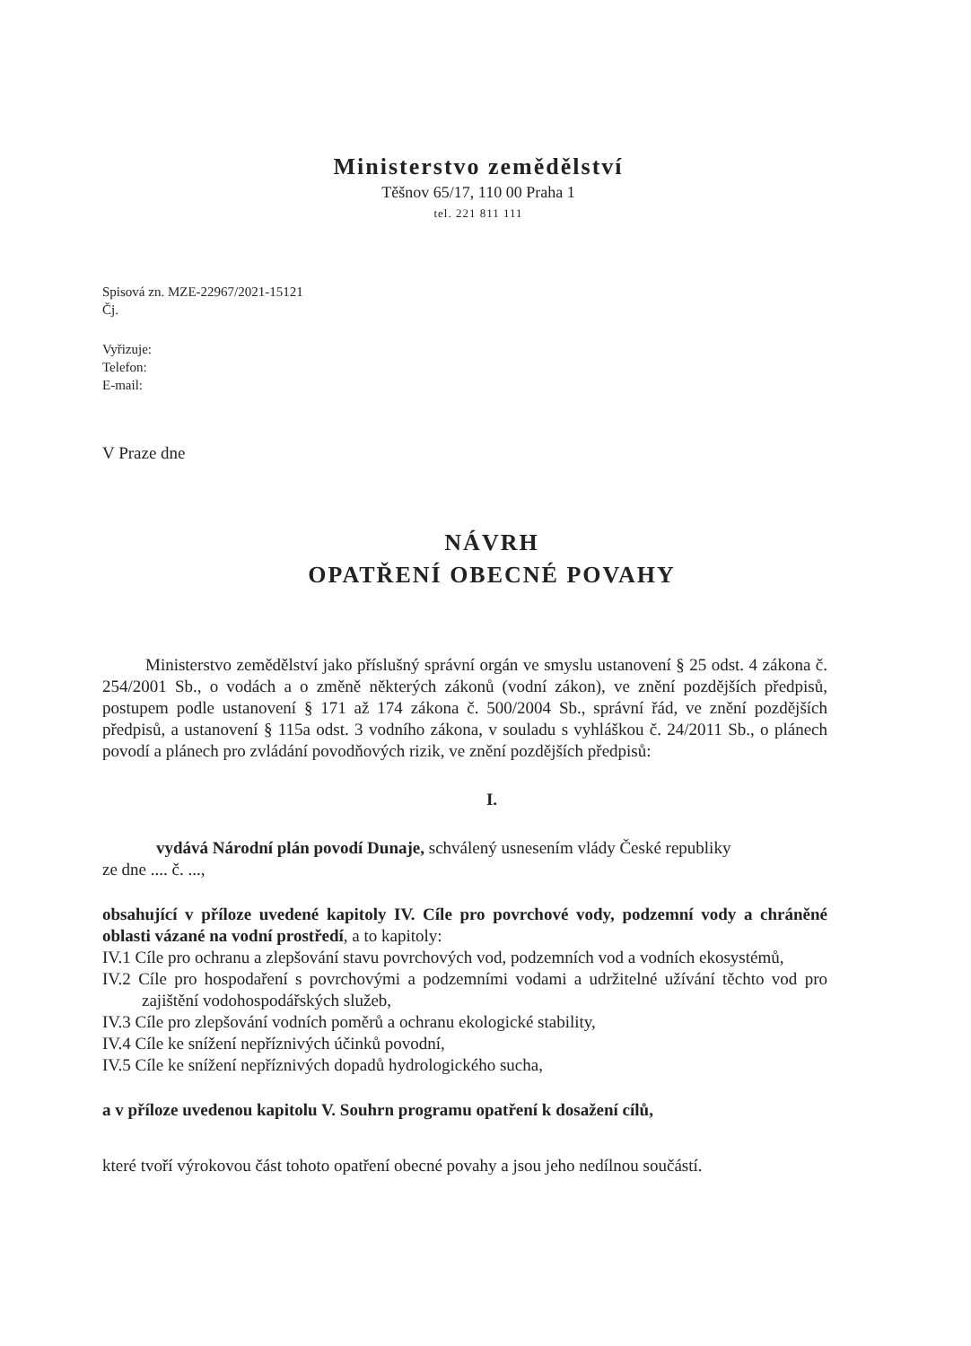Ministerstvo zemědělství
Těšnov 65/17, 110 00 Praha 1
tel. 221 811 111
Spisová zn. MZE-22967/2021-15121
Čj.
Vyřizuje:
Telefon:
E-mail:
V Praze dne
NÁVRH
OPATŘENÍ OBECNÉ POVAHY
Ministerstvo zemědělství jako příslušný správní orgán ve smyslu ustanovení § 25 odst. 4 zákona č. 254/2001 Sb., o vodách a o změně některých zákonů (vodní zákon), ve znění pozdějších předpisů, postupem podle ustanovení § 171 až 174 zákona č. 500/2004 Sb., správní řád, ve znění pozdějších předpisů, a ustanovení § 115a odst. 3 vodního zákona, v souladu s vyhláškou č. 24/2011 Sb., o plánech povodí a plánech pro zvládání povodňových rizik, ve znění pozdějších předpisů:
I.
vydává Národní plán povodí Dunaje, schválený usnesením vlády České republiky
ze dne .... č. ...,
obsahující v příloze uvedené kapitoly IV. Cíle pro povrchové vody, podzemní vody a chráněné oblasti vázané na vodní prostředí, a to kapitoly:
IV.1 Cíle pro ochranu a zlepšování stavu povrchových vod, podzemních vod a vodních ekosystémů,
IV.2 Cíle pro hospodaření s povrchovými a podzemními vodami a udržitelné užívání těchto vod pro zajištění vodohospodářských služeb,
IV.3 Cíle pro zlepšování vodních poměrů a ochranu ekologické stability,
IV.4 Cíle ke snížení nepříznivých účinků povodní,
IV.5 Cíle ke snížení nepříznivých dopadů hydrologického sucha,
a v příloze uvedenou kapitolu V. Souhrn programu opatření k dosažení cílů,
které tvoří výrokovou část tohoto opatření obecné povahy a jsou jeho nedílnou součástí.